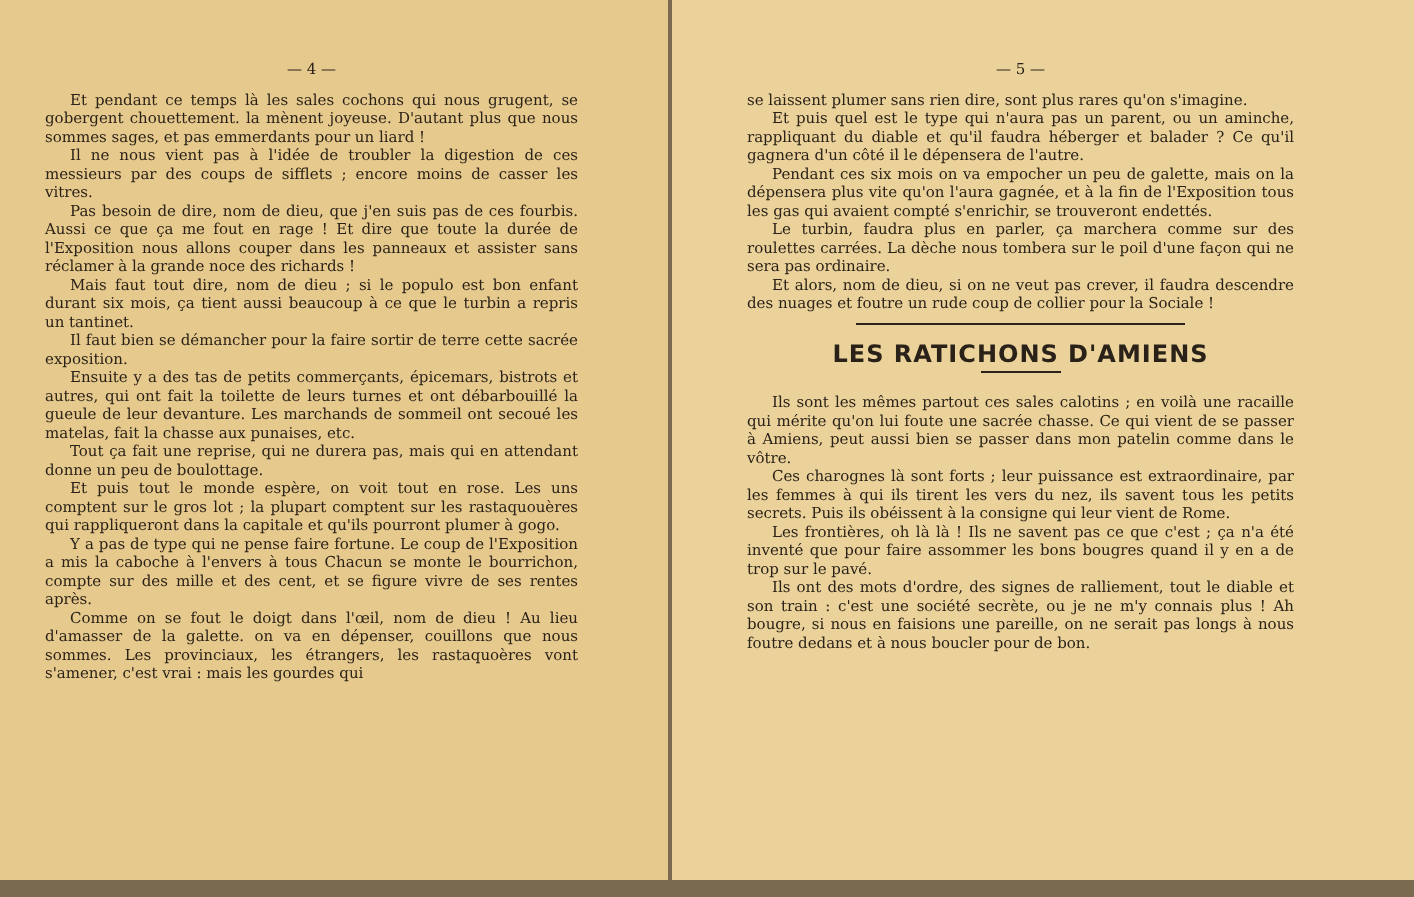— 4 —
Et pendant ce temps là les sales cochons qui nous grugent, se gobergent chouettement. la mènent joyeuse. D'autant plus que nous sommes sages, et pas emmerdants pour un liard !
Il ne nous vient pas à l'idée de troubler la digestion de ces messieurs par des coups de sifflets ; encore moins de casser les vitres.
Pas besoin de dire, nom de dieu, que j'en suis pas de ces fourbis. Aussi ce que ça me fout en rage ! Et dire que toute la durée de l'Exposition nous allons couper dans les panneaux et assister sans réclamer à la grande noce des richards !
Mais faut tout dire, nom de dieu ; si le populo est bon enfant durant six mois, ça tient aussi beaucoup à ce que le turbin a repris un tantinet.
Il faut bien se démancher pour la faire sortir de terre cette sacrée exposition.
Ensuite y a des tas de petits commerçants, épicemars, bistrots et autres, qui ont fait la toilette de leurs turnes et ont débarbouillé la gueule de leur devanture. Les marchands de sommeil ont secoué les matelas, fait la chasse aux punaises, etc.
Tout ça fait une reprise, qui ne durera pas, mais qui en attendant donne un peu de boulottage.
Et puis tout le monde espère, on voit tout en rose. Les uns comptent sur le gros lot ; la plupart comptent sur les rastaquouères qui rappliqueront dans la capitale et qu'ils pourront plumer à gogo.
Y a pas de type qui ne pense faire fortune. Le coup de l'Exposition a mis la caboche à l'envers à tous Chacun se monte le bourrichon, compte sur des mille et des cent, et se figure vivre de ses rentes après.
Comme on se fout le doigt dans l'œil, nom de dieu ! Au lieu d'amasser de la galette. on va en dépenser, couillons que nous sommes. Les provinciaux, les étrangers, les rastaquoères vont s'amener, c'est vrai : mais les gourdes qui
— 5 —
se laissent plumer sans rien dire, sont plus rares qu'on s'imagine.
Et puis quel est le type qui n'aura pas un parent, ou un aminche, rappliquant du diable et qu'il faudra héberger et balader ? Ce qu'il gagnera d'un côté il le dépensera de l'autre.
Pendant ces six mois on va empocher un peu de galette, mais on la dépensera plus vite qu'on l'aura gagnée, et à la fin de l'Exposition tous les gas qui avaient compté s'enrichir, se trouveront endettés.
Le turbin, faudra plus en parler, ça marchera comme sur des roulettes carrées. La dèche nous tombera sur le poil d'une façon qui ne sera pas ordinaire.
Et alors, nom de dieu, si on ne veut pas crever, il faudra descendre des nuages et foutre un rude coup de collier pour la Sociale !
LES RATICHONS D'AMIENS
Ils sont les mêmes partout ces sales calotins ; en voilà une racaille qui mérite qu'on lui foute une sacrée chasse. Ce qui vient de se passer à Amiens, peut aussi bien se passer dans mon patelin comme dans le vôtre.
Ces charognes là sont forts ; leur puissance est extraordinaire, par les femmes à qui ils tirent les vers du nez, ils savent tous les petits secrets. Puis ils obéissent à la consigne qui leur vient de Rome.
Les frontières, oh là là ! Ils ne savent pas ce que c'est ; ça n'a été inventé que pour faire assommer les bons bougres quand il y en a de trop sur le pavé.
Ils ont des mots d'ordre, des signes de ralliement, tout le diable et son train : c'est une société secrète, ou je ne m'y connais plus ! Ah bougre, si nous en faisions une pareille, on ne serait pas longs à nous foutre dedans et à nous boucler pour de bon.